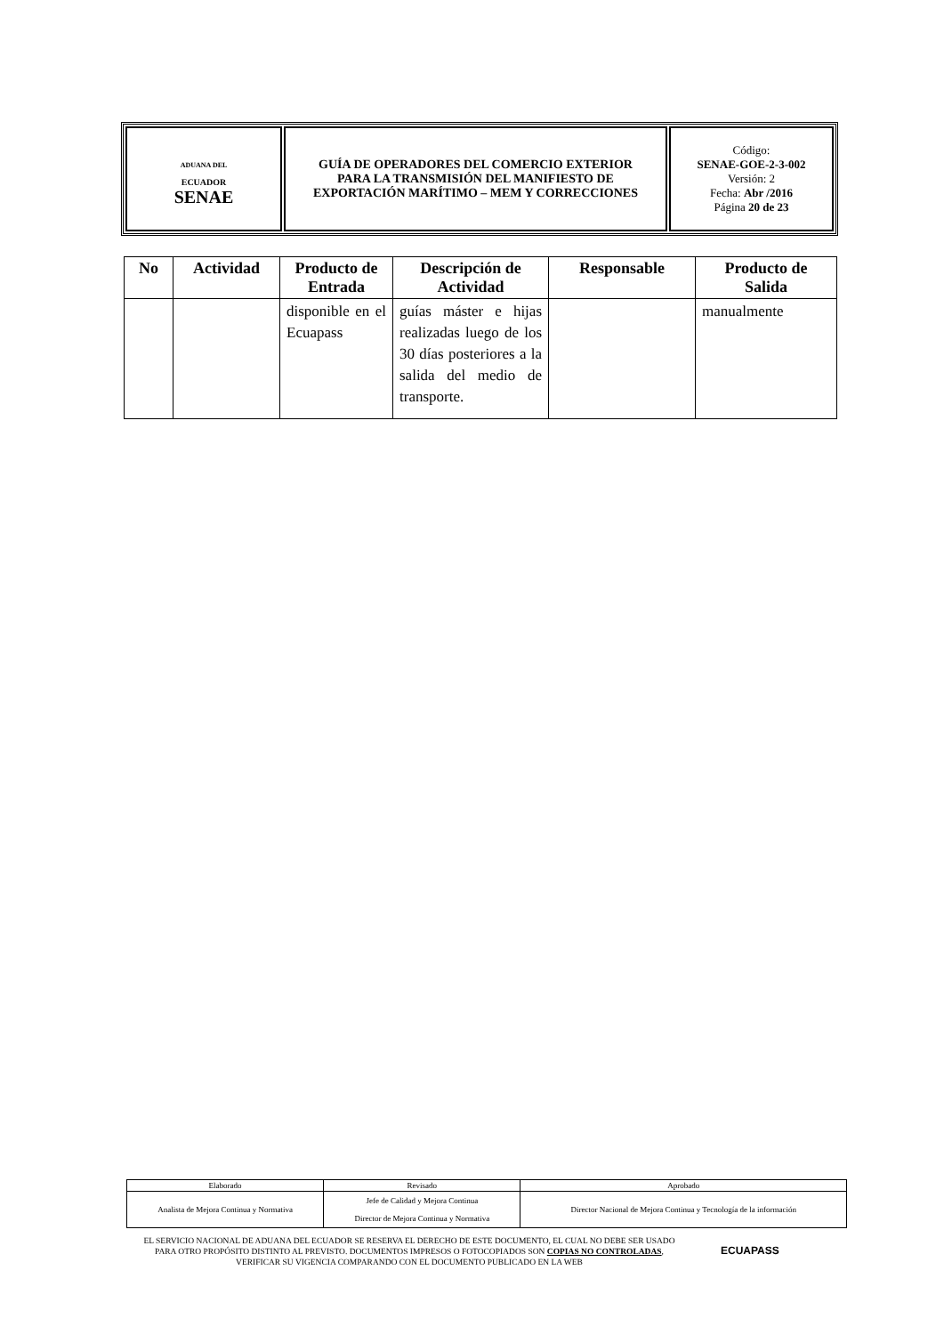| ADUANA DEL ECUADOR SENAE | GUÍA DE OPERADORES DEL COMERCIO EXTERIOR PARA LA TRANSMISIÓN DEL MANIFIESTO DE EXPORTACIÓN MARÍTIMO – MEM Y CORRECCIONES | Código: SENAE-GOE-2-3-002 Versión: 2 Fecha: Abr /2016 Página 20 de 23 |
| No | Actividad | Producto de Entrada | Descripción de Actividad | Responsable | Producto de Salida |
| --- | --- | --- | --- | --- | --- |
| | | disponible en el Ecuapass | guías máster e hijas realizadas luego de los 30 días posteriores a la salida del medio de transporte. | | manualmente |
| Elaborado | Revisado | Aprobado |
| Analista de Mejora Continua y Normativa | Jefe de Calidad y Mejora Continua Director de Mejora Continua y Normativa | Director Nacional de Mejora Continua y Tecnología de la información |
EL SERVICIO NACIONAL DE ADUANA DEL ECUADOR SE RESERVA EL DERECHO DE ESTE DOCUMENTO, EL CUAL NO DEBE SER USADO PARA OTRO PROPÓSITO DISTINTO AL PREVISTO. DOCUMENTOS IMPRESOS O FOTOCOPIADOS SON COPIAS NO CONTROLADAS, VERIFICAR SU VIGENCIA COMPARANDO CON EL DOCUMENTO PUBLICADO EN LA WEB
ECUAPASS